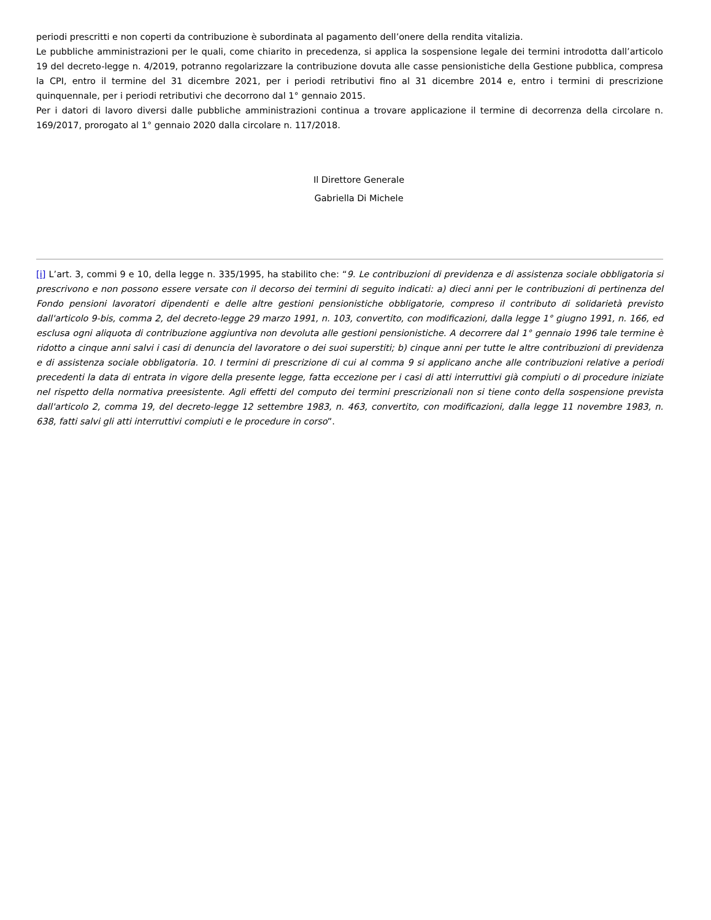periodi prescritti e non coperti da contribuzione è subordinata al pagamento dell’onere della rendita vitalizia.
Le pubbliche amministrazioni per le quali, come chiarito in precedenza, si applica la sospensione legale dei termini introdotta dall’articolo 19 del decreto-legge n. 4/2019, potranno regolarizzare la contribuzione dovuta alle casse pensionistiche della Gestione pubblica, compresa la CPI, entro il termine del 31 dicembre 2021, per i periodi retributivi fino al 31 dicembre 2014 e, entro i termini di prescrizione quinquennale, per i periodi retributivi che decorrono dal 1° gennaio 2015.
Per i datori di lavoro diversi dalle pubbliche amministrazioni continua a trovare applicazione il termine di decorrenza della circolare n. 169/2017, prorogato al 1° gennaio 2020 dalla circolare n. 117/2018.
Il Direttore Generale
Gabriella Di Michele
[i] L’art. 3, commi 9 e 10, della legge n. 335/1995, ha stabilito che: “9. Le contribuzioni di previdenza e di assistenza sociale obbligatoria si prescrivono e non possono essere versate con il decorso dei termini di seguito indicati: a) dieci anni per le contribuzioni di pertinenza del Fondo pensioni lavoratori dipendenti e delle altre gestioni pensionistiche obbligatorie, compreso il contributo di solidarietà previsto dall'articolo 9-bis, comma 2, del decreto-legge 29 marzo 1991, n. 103, convertito, con modificazioni, dalla legge 1° giugno 1991, n. 166, ed esclusa ogni aliquota di contribuzione aggiuntiva non devoluta alle gestioni pensionistiche. A decorrere dal 1° gennaio 1996 tale termine è ridotto a cinque anni salvi i casi di denuncia del lavoratore o dei suoi superstiti; b) cinque anni per tutte le altre contribuzioni di previdenza e di assistenza sociale obbligatoria. 10. I termini di prescrizione di cui al comma 9 si applicano anche alle contribuzioni relative a periodi precedenti la data di entrata in vigore della presente legge, fatta eccezione per i casi di atti interruttivi già compiuti o di procedure iniziate nel rispetto della normativa preesistente. Agli effetti del computo dei termini prescrizionali non si tiene conto della sospensione prevista dall'articolo 2, comma 19, del decreto-legge 12 settembre 1983, n. 463, convertito, con modificazioni, dalla legge 11 novembre 1983, n. 638, fatti salvi gli atti interruttivi compiuti e le procedure in corso”.